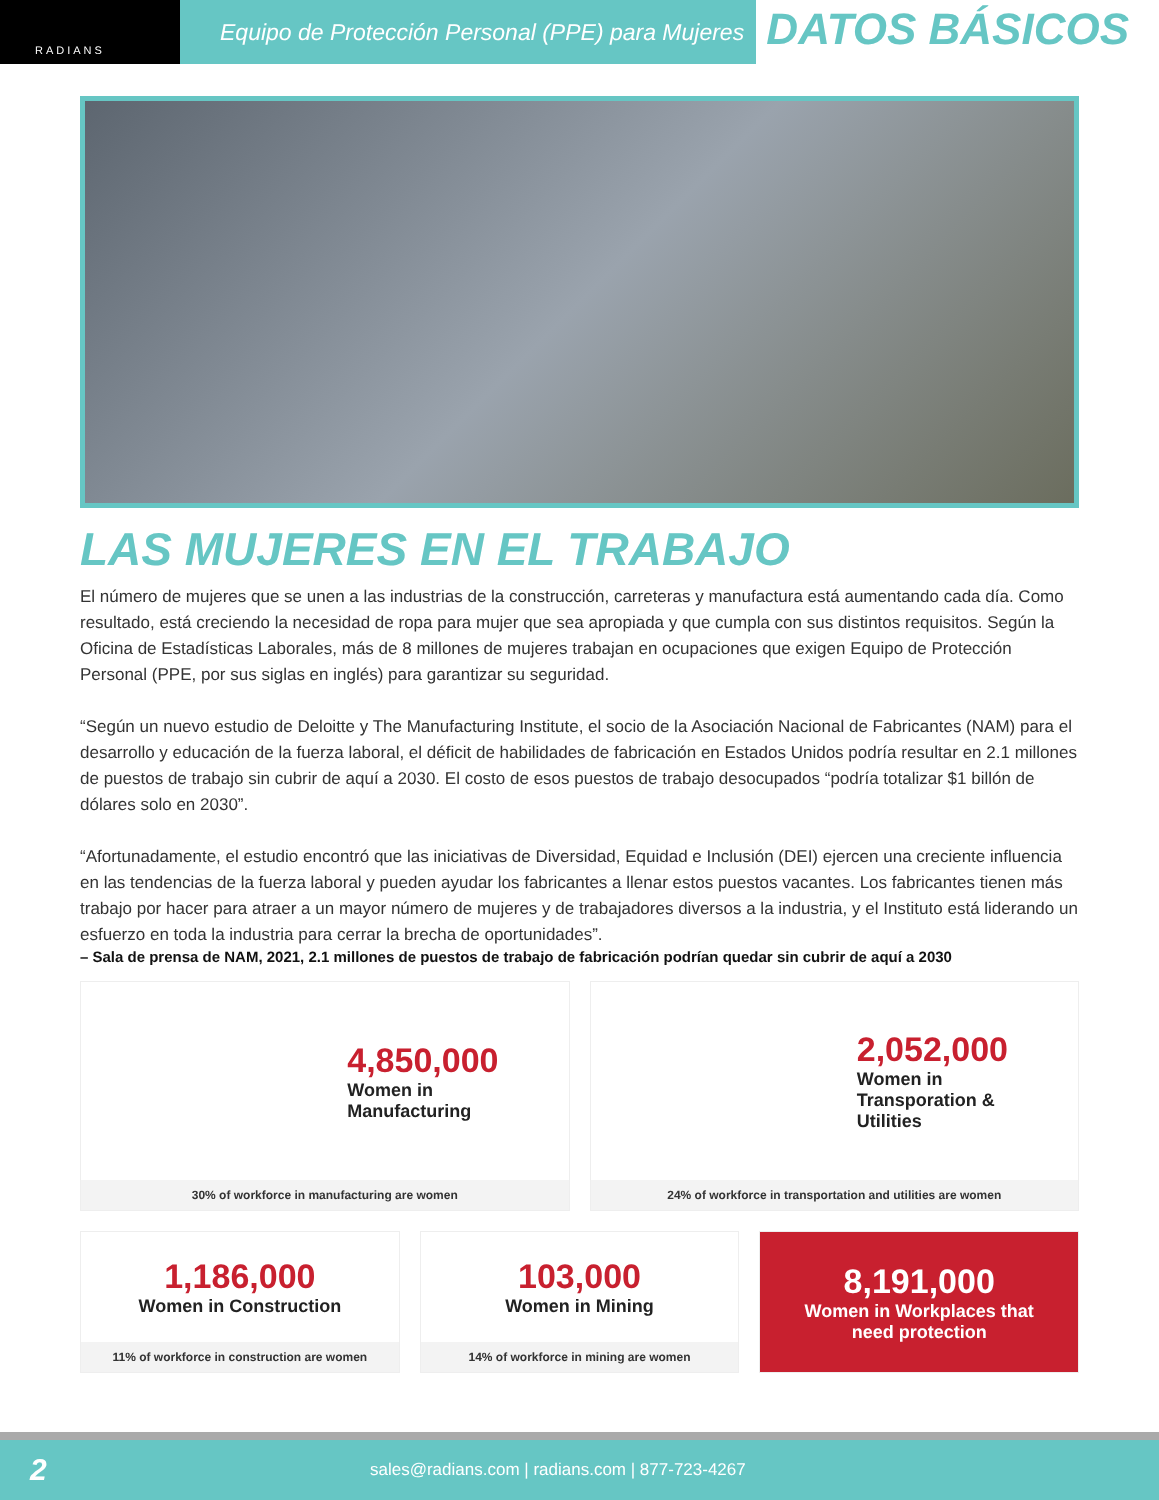RADIANS
Equipo de Protección Personal (PPE) para Mujeres
DATOS BÁSICOS
LAS MUJERES EN EL TRABAJO
El número de mujeres que se unen a las industrias de la construcción, carreteras y manufactura está aumentando cada día. Como resultado, está creciendo la necesidad de ropa para mujer que sea apropiada y que cumpla con sus distintos requisitos. Según la Oficina de Estadísticas Laborales, más de 8 millones de mujeres trabajan en ocupaciones que exigen Equipo de Protección Personal (PPE, por sus siglas en inglés) para garantizar su seguridad.
“Según un nuevo estudio de Deloitte y The Manufacturing Institute, el socio de la Asociación Nacional de Fabricantes (NAM) para el desarrollo y educación de la fuerza laboral, el déficit de habilidades de fabricación en Estados Unidos podría resultar en 2.1 millones de puestos de trabajo sin cubrir de aquí a 2030. El costo de esos puestos de trabajo desocupados “podría totalizar $1 billón de dólares solo en 2030”.
“Afortunadamente, el estudio encontró que las iniciativas de Diversidad, Equidad e Inclusión (DEI) ejercen una creciente influencia en las tendencias de la fuerza laboral y pueden ayudar los fabricantes a llenar estos puestos vacantes. Los fabricantes tienen más trabajo por hacer para atraer a un mayor número de mujeres y de trabajadores diversos a la industria, y el Instituto está liderando un esfuerzo en toda la industria para cerrar la brecha de oportunidades”.
– Sala de prensa de NAM, 2021, 2.1 millones de puestos de trabajo de fabricación podrían quedar sin cubrir de aquí a 2030
4,850,000
Women in
Manufacturing
30% of workforce in manufacturing are women
2,052,000
Women in
Transporation &
Utilities
24% of workforce in transportation and utilities are women
1,186,000
Women in Construction
11% of workforce in construction are women
103,000
Women in Mining
14% of workforce in mining are women
8,191,000
Women in Workplaces that
need protection
2 sales@radians.com | radians.com | 877-723-4267